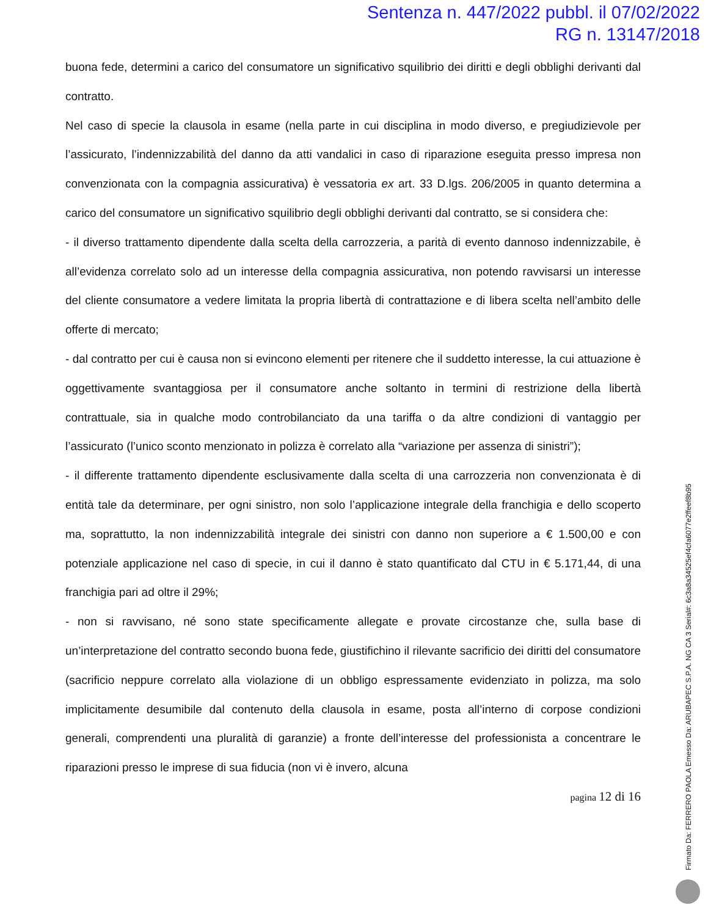Sentenza n. 447/2022 pubbl. il 07/02/2022
RG n. 13147/2018
buona fede, determini a carico del consumatore un significativo squilibrio dei diritti e degli obblighi derivanti dal contratto.
Nel caso di specie la clausola in esame (nella parte in cui disciplina in modo diverso, e pregiudizievole per l’assicurato, l’indennizzabilità del danno da atti vandalici in caso di riparazione eseguita presso impresa non convenzionata con la compagnia assicurativa) è vessatoria ex art. 33 D.lgs. 206/2005 in quanto determina a carico del consumatore un significativo squilibrio degli obblighi derivanti dal contratto, se si considera che:
- il diverso trattamento dipendente dalla scelta della carrozzeria, a parità di evento dannoso indennizzabile, è all’evidenza correlato solo ad un interesse della compagnia assicurativa, non potendo ravvisarsi un interesse del cliente consumatore a vedere limitata la propria libertà di contrattazione e di libera scelta nell’ambito delle offerte di mercato;
- dal contratto per cui è causa non si evincono elementi per ritenere che il suddetto interesse, la cui attuazione è oggettivamente svantaggiosa per il consumatore anche soltanto in termini di restrizione della libertà contrattuale, sia in qualche modo controbilanciato da una tariffa o da altre condizioni di vantaggio per l’assicurato (l’unico sconto menzionato in polizza è correlato alla “variazione per assenza di sinistri”);
- il differente trattamento dipendente esclusivamente dalla scelta di una carrozzeria non convenzionata è di entità tale da determinare, per ogni sinistro, non solo l’applicazione integrale della franchigia e dello scoperto ma, soprattutto, la non indennizzabilità integrale dei sinistri con danno non superiore a € 1.500,00 e con potenziale applicazione nel caso di specie, in cui il danno è stato quantificato dal CTU in € 5.171,44, di una franchigia pari ad oltre il 29%;
- non si ravvisano, né sono state specificamente allegate e provate circostanze che, sulla base di un’interpretazione del contratto secondo buona fede, giustifichino il rilevante sacrificio dei diritti del consumatore (sacrificio neppure correlato alla violazione di un obbligo espressamente evidenziato in polizza, ma solo implicitamente desumibile dal contenuto della clausola in esame, posta all’interno di corpose condizioni generali, comprendenti una pluralità di garanzie) a fronte dell’interesse del professionista a concentrare le riparazioni presso le imprese di sua fiducia (non vi è invero, alcuna
pagina 12 di 16
Firmato Da: FERRERO PAOLA Emesso Da: ARUBAPEC S.P.A. NG CA 3 Serial#: 6c3a8a34525ef4cfa6077e2ffeef8b95